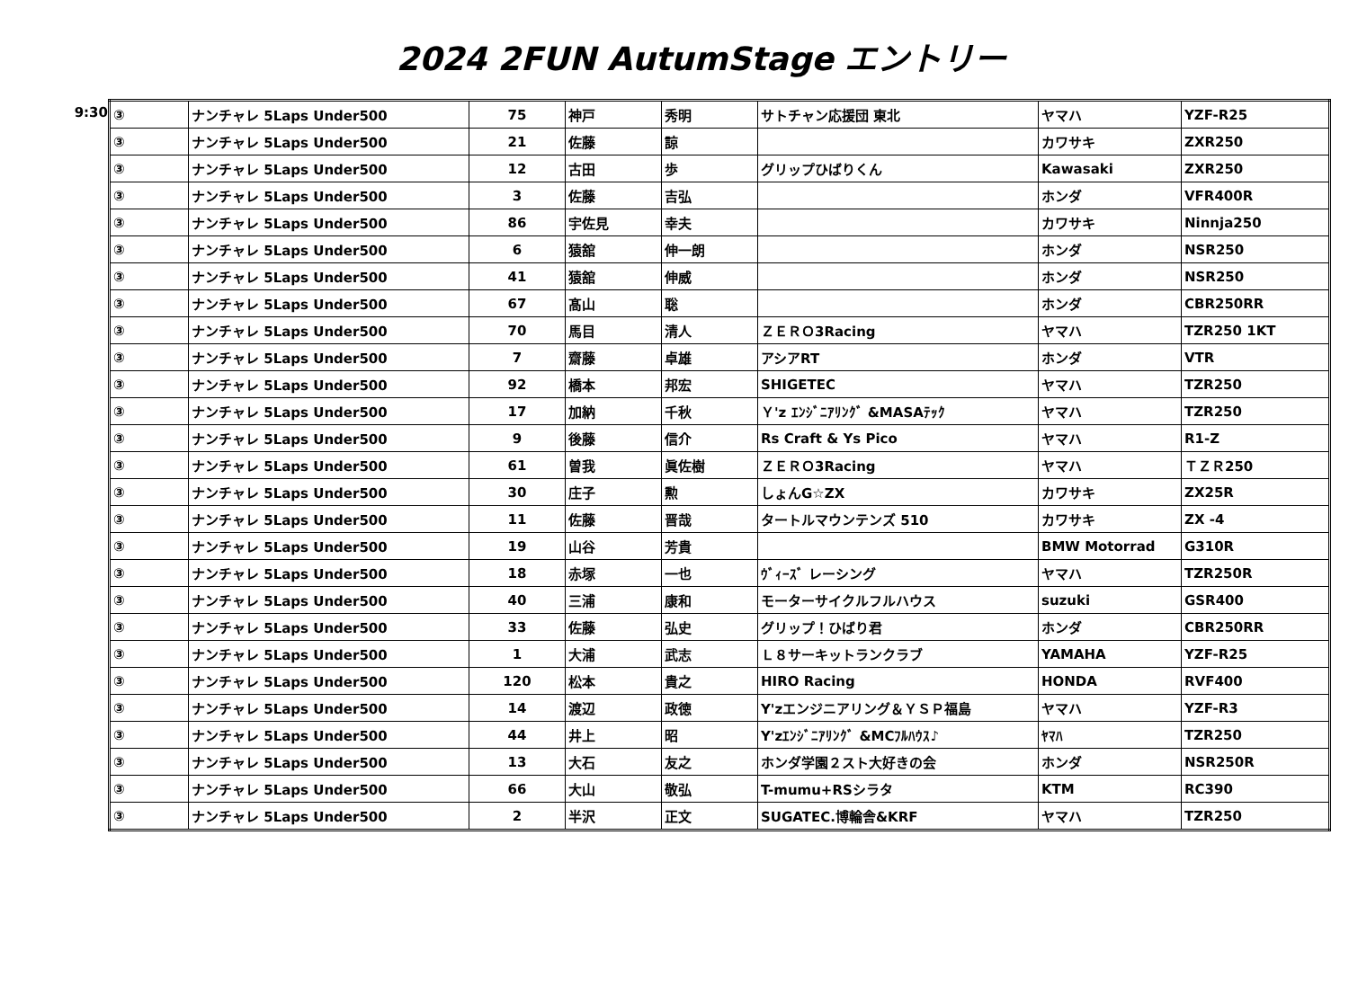2024 2FUN AutumStage エントリー
9:30
| ③ | ナンチャレ 5Laps Under500 | 75 | 神戸 | 秀明 | サトチャン応援団 東北 | ヤマハ | YZF-R25 |
| ③ | ナンチャレ 5Laps Under500 | 21 | 佐藤 | 諒 | | カワサキ | ZXR250 |
| ③ | ナンチャレ 5Laps Under500 | 12 | 古田 | 歩 | グリップひばりくん | Kawasaki | ZXR250 |
| ③ | ナンチャレ 5Laps Under500 | 3 | 佐藤 | 吉弘 | | ホンダ | VFR400R |
| ③ | ナンチャレ 5Laps Under500 | 86 | 宇佐見 | 幸夫 | | カワサキ | Ninnja250 |
| ③ | ナンチャレ 5Laps Under500 | 6 | 猿舘 | 伸一朗 | | ホンダ | NSR250 |
| ③ | ナンチャレ 5Laps Under500 | 41 | 猿舘 | 伸威 | | ホンダ | NSR250 |
| ③ | ナンチャレ 5Laps Under500 | 67 | 髙山 | 聡 | | ホンダ | CBR250RR |
| ③ | ナンチャレ 5Laps Under500 | 70 | 馬目 | 清人 | ＺＥＲＯ3Racing | ヤマハ | TZR250 1KT |
| ③ | ナンチャレ 5Laps Under500 | 7 | 齋藤 | 卓雄 | アシアRT | ホンダ | VTR |
| ③ | ナンチャレ 5Laps Under500 | 92 | 橋本 | 邦宏 | SHIGETEC | ヤマハ | TZR250 |
| ③ | ナンチャレ 5Laps Under500 | 17 | 加納 | 千秋 | Ｙ'z ｴﾝｼﾞﾆｱﾘﾝｸﾞ &MASAﾃｯｸ | ヤマハ | TZR250 |
| ③ | ナンチャレ 5Laps Under500 | 9 | 後藤 | 信介 | Rs Craft & Ys Pico | ヤマハ | R1-Z |
| ③ | ナンチャレ 5Laps Under500 | 61 | 曽我 | 眞佐樹 | ＺＥＲＯ3Racing | ヤマハ | ＴＺＲ250 |
| ③ | ナンチャレ 5Laps Under500 | 30 | 庄子 | 勲 | しょんG☆ZX | カワサキ | ZX25R |
| ③ | ナンチャレ 5Laps Under500 | 11 | 佐藤 | 晋哉 | タートルマウンテンズ 510 | カワサキ | ZX -4 |
| ③ | ナンチャレ 5Laps Under500 | 19 | 山谷 | 芳貴 | | BMW Motorrad | G310R |
| ③ | ナンチャレ 5Laps Under500 | 18 | 赤塚 | 一也 | ｳﾞｨｰｽﾞ レーシング | ヤマハ | TZR250R |
| ③ | ナンチャレ 5Laps Under500 | 40 | 三浦 | 康和 | モーターサイクルフルハウス | suzuki | GSR400 |
| ③ | ナンチャレ 5Laps Under500 | 33 | 佐藤 | 弘史 | グリップ！ひばり君 | ホンダ | CBR250RR |
| ③ | ナンチャレ 5Laps Under500 | 1 | 大浦 | 武志 | Ｌ８サーキットランクラブ | YAMAHA | YZF-R25 |
| ③ | ナンチャレ 5Laps Under500 | 120 | 松本 | 貴之 | HIRO Racing | HONDA | RVF400 |
| ③ | ナンチャレ 5Laps Under500 | 14 | 渡辺 | 政徳 | Y'zエンジニアリング＆ＹＳＰ福島 | ヤマハ | YZF-R3 |
| ③ | ナンチャレ 5Laps Under500 | 44 | 井上 | 昭 | Y'zｴﾝｼﾞﾆｱﾘﾝｸﾞ &MCﾌﾙﾊｳｽ♪ | ﾔﾏﾊ | TZR250 |
| ③ | ナンチャレ 5Laps Under500 | 13 | 大石 | 友之 | ホンダ学園２スト大好きの会 | ホンダ | NSR250R |
| ③ | ナンチャレ 5Laps Under500 | 66 | 大山 | 敬弘 | T-mumu+RSシラタ | KTM | RC390 |
| ③ | ナンチャレ 5Laps Under500 | 2 | 半沢 | 正文 | SUGATEC.博輪舎&KRF | ヤマハ | TZR250 |